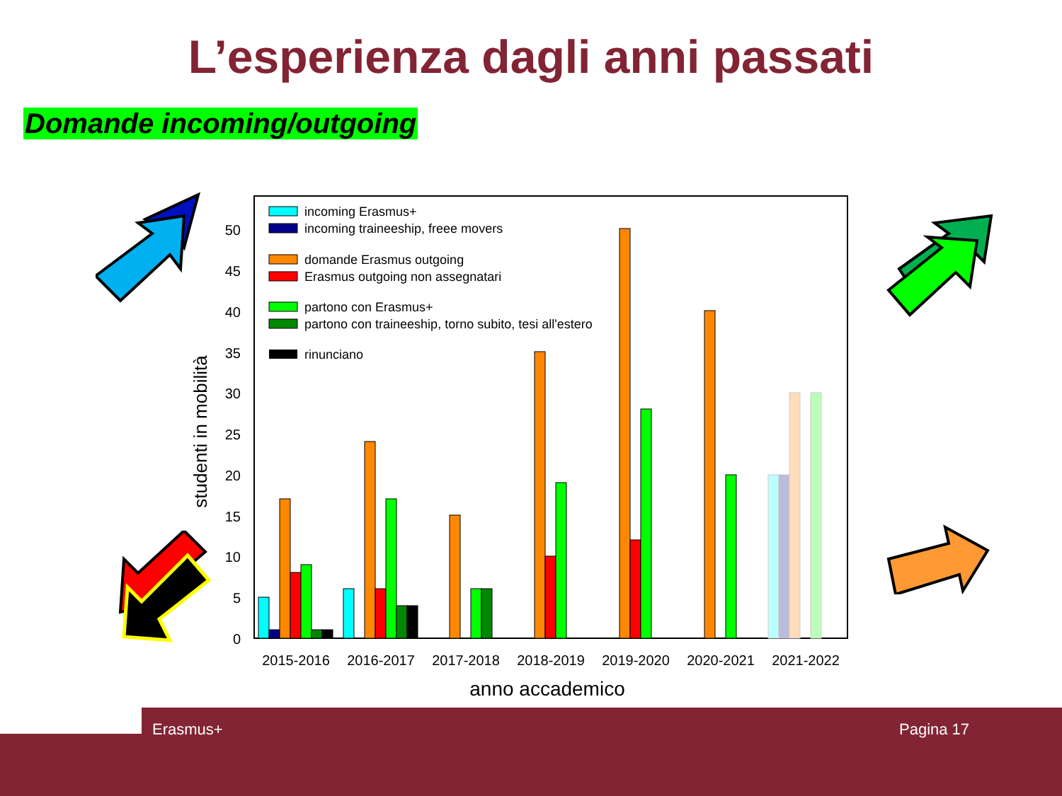L’esperienza dagli anni passati
Domande incoming/outgoing
0
5
10
15
20
25
30
35
40
45
50
studenti in mobilità
2015-2016
2016-2017
2017-2018
2018-2019
2019-2020
2020-2021
2021-2022
anno accademico
incoming Erasmus+
incoming traineeship, freee movers
domande Erasmus outgoing
Erasmus outgoing non assegnatari
partono con Erasmus+
partono con traineeship, torno subito, tesi all'estero
rinunciano
Erasmus+ Pagina 17